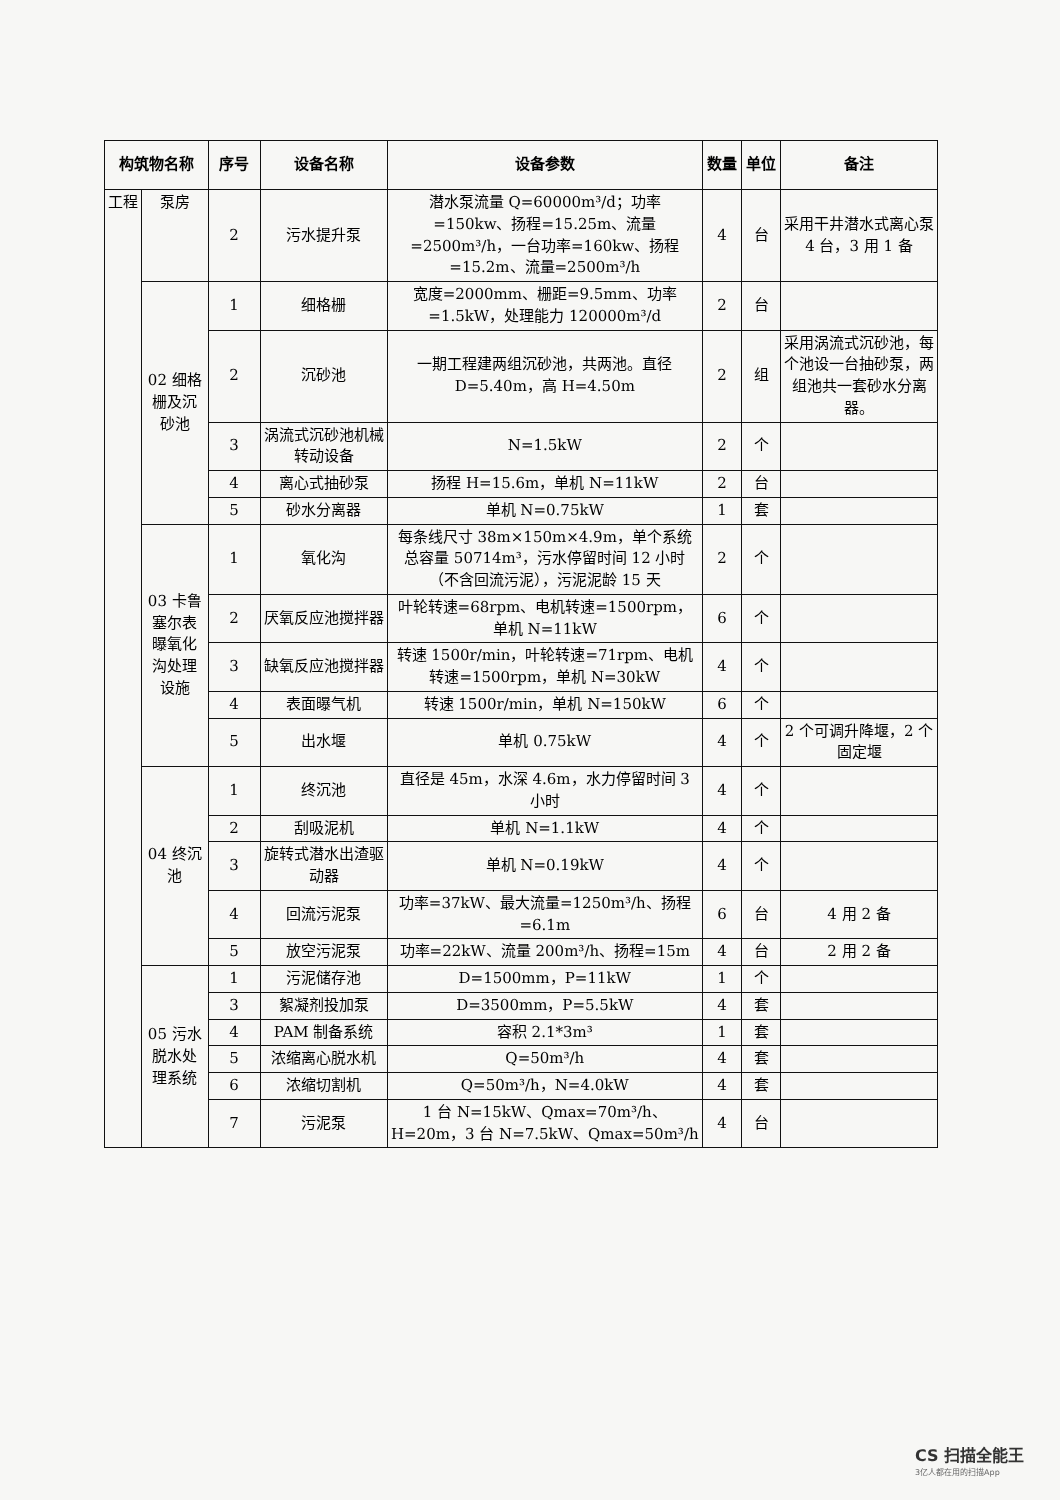| 构筑物名称 | | 序号 | 设备名称 | 设备参数 | 数量 | 单位 | 备注 |
| --- | --- | --- | --- | --- | --- | --- | --- |
| 工程 | 泵房 | 2 | 污水提升泵 | 潜水泵流量 Q=60000m³/d；功率=150kw、扬程=15.25m、流量=2500m³/h，一台功率=160kw、扬程=15.2m、流量=2500m³/h | 4 | 台 | 采用干井潜水式离心泵 4 台，3 用 1 备 |
| | 02 细格栅及沉砂池 | 1 | 细格栅 | 宽度=2000mm、栅距=9.5mm、功率=1.5kW，处理能力 120000m³/d | 2 | 台 | |
| | | 2 | 沉砂池 | 一期工程建两组沉砂池，共两池。直径 D=5.40m，高 H=4.50m | 2 | 组 | 采用涡流式沉砂池，每个池设一台抽砂泵，两组池共一套砂水分离器。 |
| | | 3 | 涡流式沉砂池机械转动设备 | N=1.5kW | 2 | 个 | |
| | | 4 | 离心式抽砂泵 | 扬程 H=15.6m，单机 N=11kW | 2 | 台 | |
| | | 5 | 砂水分离器 | 单机 N=0.75kW | 1 | 套 | |
| | 03 卡鲁塞尔表曝氧化沟处理设施 | 1 | 氧化沟 | 每条线尺寸 38m×150m×4.9m，单个系统总容量 50714m³，污水停留时间 12 小时（不含回流污泥），污泥泥龄 15 天 | 2 | 个 | |
| | | 2 | 厌氧反应池搅拌器 | 叶轮转速=68rpm、电机转速=1500rpm，单机 N=11kW | 6 | 个 | |
| | | 3 | 缺氧反应池搅拌器 | 转速 1500r/min，叶轮转速=71rpm、电机转速=1500rpm，单机 N=30kW | 4 | 个 | |
| | | 4 | 表面曝气机 | 转速 1500r/min，单机 N=150kW | 6 | 个 | |
| | | 5 | 出水堰 | 单机 0.75kW | 4 | 个 | 2 个可调升降堰，2 个固定堰 |
| | 04 终沉池 | 1 | 终沉池 | 直径是 45m，水深 4.6m，水力停留时间 3 小时 | 4 | 个 | |
| | | 2 | 刮吸泥机 | 单机 N=1.1kW | 4 | 个 | |
| | | 3 | 旋转式潜水出渣驱动器 | 单机 N=0.19kW | 4 | 个 | |
| | | 4 | 回流污泥泵 | 功率=37kW、最大流量=1250m³/h、扬程=6.1m | 6 | 台 | 4 用 2 备 |
| | | 5 | 放空污泥泵 | 功率=22kW、流量 200m³/h、扬程=15m | 4 | 台 | 2 用 2 备 |
| | 05 污水脱水处理系统 | 1 | 污泥储存池 | D=1500mm，P=11kW | 1 | 个 | |
| | | 3 | 絮凝剂投加泵 | D=3500mm，P=5.5kW | 4 | 套 | |
| | | 4 | PAM 制备系统 | 容积 2.1*3m³ | 1 | 套 | |
| | | 5 | 浓缩离心脱水机 | Q=50m³/h | 4 | 套 | |
| | | 6 | 浓缩切割机 | Q=50m³/h，N=4.0kW | 4 | 套 | |
| | | 7 | 污泥泵 | 1 台 N=15kW、Qmax=70m³/h、H=20m，3 台 N=7.5kW、Qmax=50m³/h | 4 | 台 | |
CS 扫描全能王
3亿人都在用的扫描App